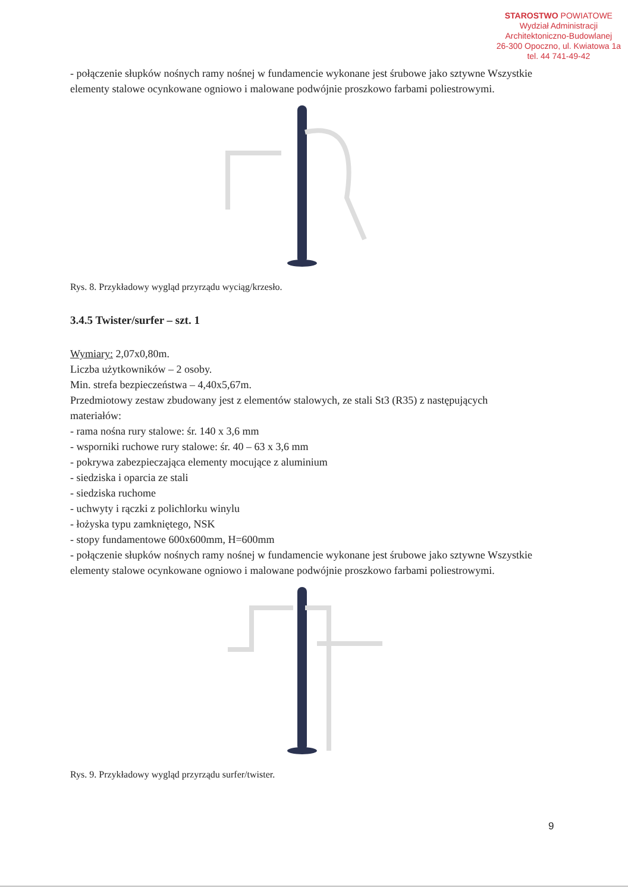STAROSTWO POWIATOWE
Wydział Administracji
Architektoniczno-Budowlanej
26-300 Opoczno, ul. Kwiatowa 1a
tel. 44 741-49-42
- połączenie słupków nośnych ramy nośnej w fundamencie wykonane jest śrubowe jako sztywne Wszystkie elementy stalowe ocynkowane ogniowo i malowane podwójnie proszkowo farbami poliestrowymi.
Rys. 8. Przykładowy wygląd przyrządu wyciąg/krzesło.
3.4.5 Twister/surfer – szt. 1
Wymiary: 2,07x0,80m.
Liczba użytkowników – 2 osoby.
Min. strefa bezpieczeństwa – 4,40x5,67m.
Przedmiotowy zestaw zbudowany jest z elementów stalowych, ze stali St3 (R35) z następujących materiałów:
- rama nośna rury stalowe: śr. 140 x 3,6 mm
- wsporniki ruchowe rury stalowe: śr. 40 – 63 x 3,6 mm
- pokrywa zabezpieczająca elementy mocujące z aluminium
- siedziska i oparcia ze stali
- siedziska ruchome
- uchwyty i rączki z polichlorku winylu
- łożyska typu zamkniętego, NSK
- stopy fundamentowe 600x600mm, H=600mm
- połączenie słupków nośnych ramy nośnej w fundamencie wykonane jest śrubowe jako sztywne Wszystkie elementy stalowe ocynkowane ogniowo i malowane podwójnie proszkowo farbami poliestrowymi.
Rys. 9. Przykładowy wygląd przyrządu surfer/twister.
9